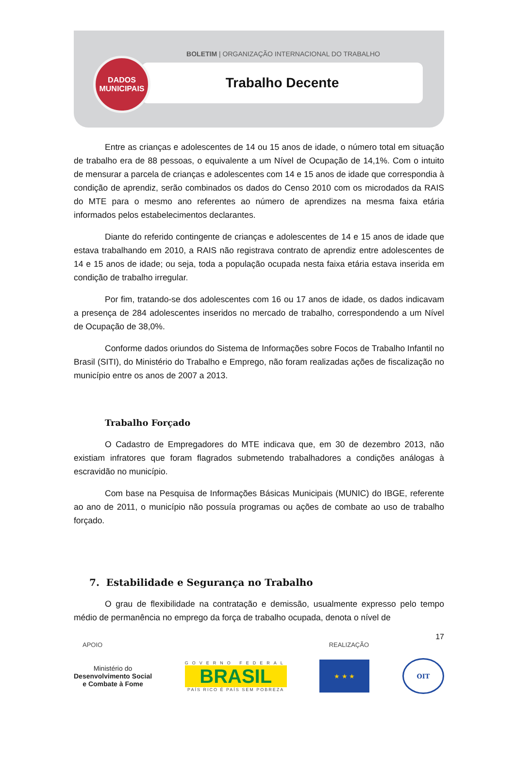BOLETIM | ORGANIZAÇÃO INTERNACIONAL DO TRABALHO
Trabalho Decente
DADOS
MUNICIPAIS
Entre as crianças e adolescentes de 14 ou 15 anos de idade, o número total em situação de trabalho era de 88 pessoas, o equivalente a um Nível de Ocupação de 14,1%. Com o intuito de mensurar a parcela de crianças e adolescentes com 14 e 15 anos de idade que correspondia à condição de aprendiz, serão combinados os dados do Censo 2010 com os microdados da RAIS do MTE para o mesmo ano referentes ao número de aprendizes na mesma faixa etária informados pelos estabelecimentos declarantes.
Diante do referido contingente de crianças e adolescentes de 14 e 15 anos de idade que estava trabalhando em 2010, a RAIS não registrava contrato de aprendiz entre adolescentes de 14 e 15 anos de idade; ou seja, toda a população ocupada nesta faixa etária estava inserida em condição de trabalho irregular.
Por fim, tratando-se dos adolescentes com 16 ou 17 anos de idade, os dados indicavam a presença de 284 adolescentes inseridos no mercado de trabalho, correspondendo a um Nível de Ocupação de 38,0%.
Conforme dados oriundos do Sistema de Informações sobre Focos de Trabalho Infantil no Brasil (SITI), do Ministério do Trabalho e Emprego, não foram realizadas ações de fiscalização no município entre os anos de 2007 a 2013.
Trabalho Forçado
O Cadastro de Empregadores do MTE indicava que, em 30 de dezembro 2013, não existiam infratores que foram flagrados submetendo trabalhadores a condições análogas à escravidão no município.
Com base na Pesquisa de Informações Básicas Municipais (MUNIC) do IBGE, referente ao ano de 2011, o município não possuía programas ou ações de combate ao uso de trabalho forçado.
7. Estabilidade e Segurança no Trabalho
O grau de flexibilidade na contratação e demissão, usualmente expresso pelo tempo médio de permanência no emprego da força de trabalho ocupada, denota o nível de
17
APOIO REALIZAÇÃO
Ministério do
Desenvolvimento Social
e Combate à Fome
GOVERNO FEDERAL
BRASIL
PAÍS RICO É PAÍS SEM POBREZA
★ ★ ★ OIT